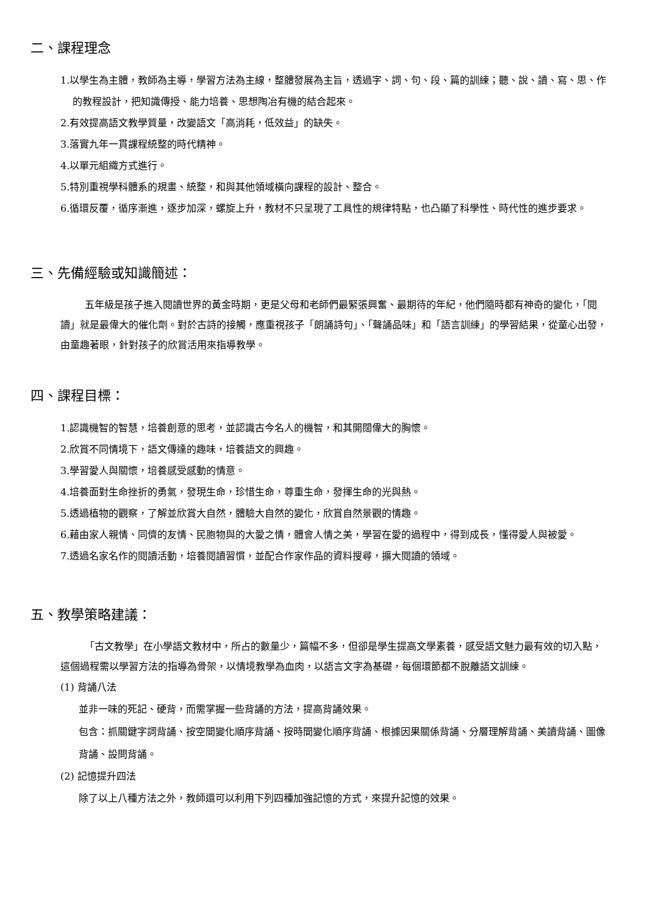二、課程理念
1.以學生為主體，教師為主導，學習方法為主線，整體發展為主旨，透過字、詞、句、段、篇的訓練；聽、說、讀、寫、思、作的教程設計，把知識傳授、能力培養、思想陶冶有機的結合起來。
2.有效提高語文教學質量，改變語文「高消耗，低效益」的缺失。
3.落實九年一貫課程統整的時代精神。
4.以單元組織方式進行。
5.特別重視學科體系的規畫、統整，和與其他領域橫向課程的設計、整合。
6.循環反覆，循序漸進，逐步加深，螺旋上升，教材不只呈現了工具性的規律特點，也凸顯了科學性、時代性的進步要求。
三、先備經驗或知識簡述：
五年級是孩子進入閱讀世界的黃金時期，更是父母和老師們最緊張興奮、最期待的年紀，他們隨時都有神奇的變化，「閱讀」就是最偉大的催化劑。對於古詩的接觸，應重視孩子「朗誦詩句」、「聲誦品味」和「語言訓練」的學習結果，從童心出發，由童趣著眼，針對孩子的欣賞活用來指導教學。
四、課程目標：
1.認識機智的智慧，培養創意的思考，並認識古今名人的機智，和其開闊偉大的胸懷。
2.欣賞不同情境下，語文傳達的趣味，培養語文的興趣。
3.學習愛人與關懷，培養感受感動的情意。
4.培養面對生命挫折的勇氣，發現生命，珍惜生命，尊重生命，發揮生命的光與熱。
5.透過植物的觀察，了解並欣賞大自然，體驗大自然的變化，欣賞自然景觀的情趣。
6.藉由家人親情、同儕的友情、民胞物與的大愛之情，體會人情之美，學習在愛的過程中，得到成長，懂得愛人與被愛。
7.透過名家名作的閱讀活動，培養閱讀習慣，並配合作家作品的資料搜尋，擴大閱讀的領域。
五、教學策略建議：
「古文教學」在小學語文教材中，所占的數量少，篇幅不多，但卻是學生提高文學素養，感受語文魅力最有效的切入點，這個過程需以學習方法的指導為骨架，以情境教學為血肉，以語言文字為基礎，每個環節都不脫離語文訓練。
(1) 背誦八法
並非一味的死記、硬背，而需掌握一些背誦的方法，提高背誦效果。
包含：抓關鍵字詞背誦、按空間變化順序背誦、按時間變化順序背誦、根據因果關係背誦、分層理解背誦、美讀背誦、圖像背誦、設問背誦。
(2) 記憶提升四法
除了以上八種方法之外，教師還可以利用下列四種加強記憶的方式，來提升記憶的效果。